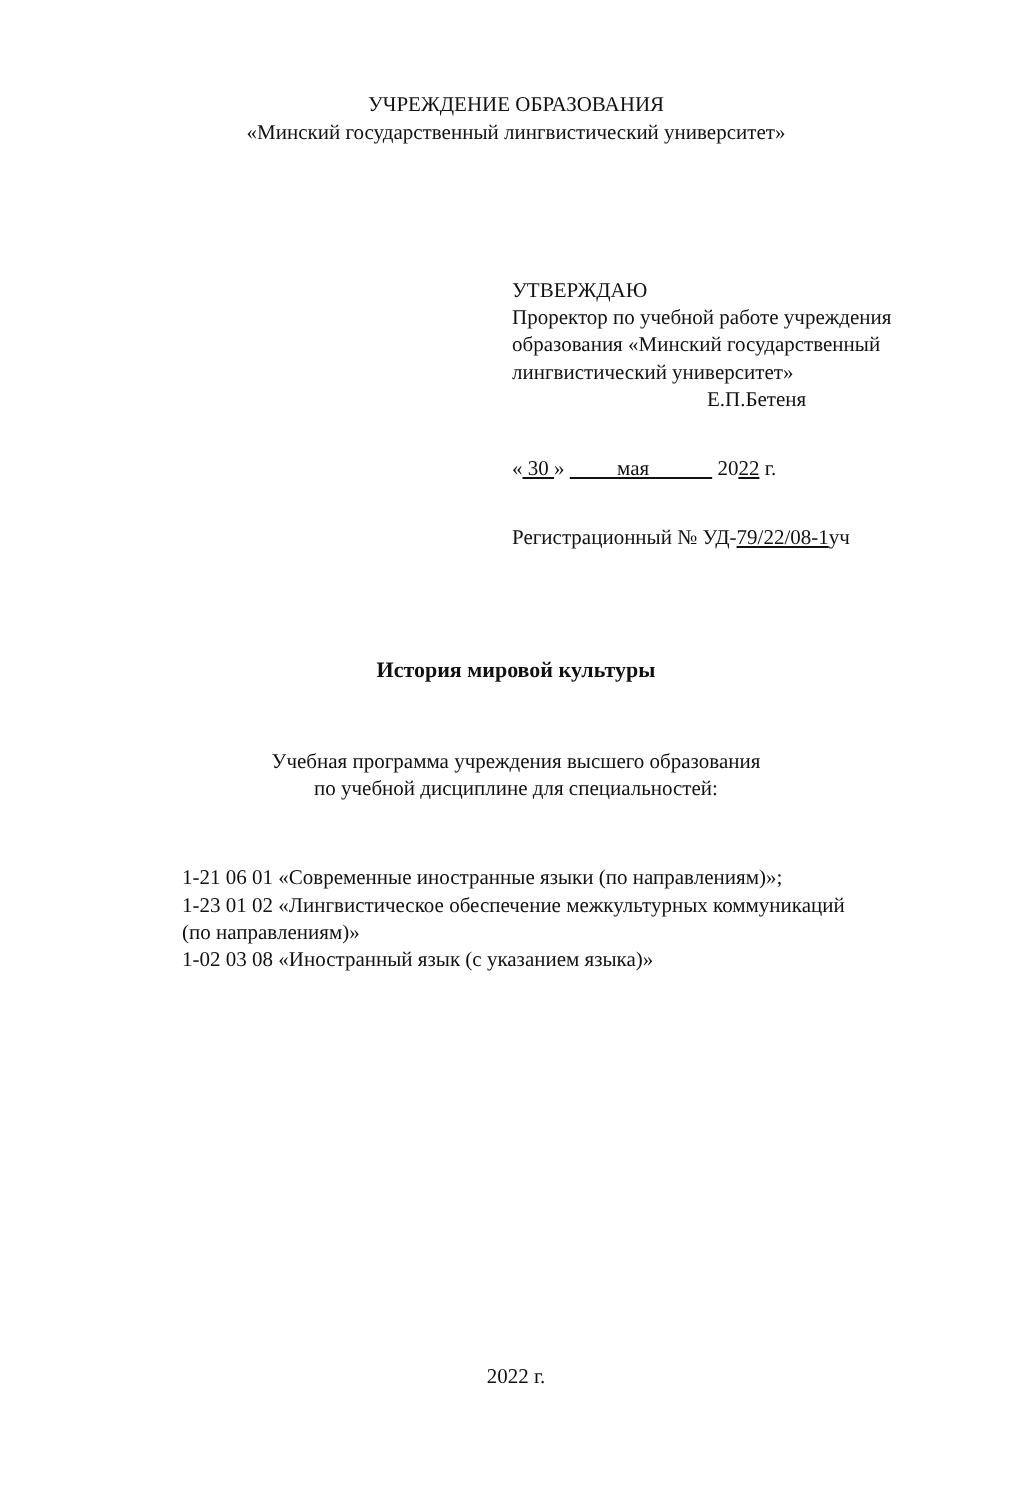УЧРЕЖДЕНИЕ ОБРАЗОВАНИЯ
«Минский государственный лингвистический университет»
УТВЕРЖДАЮ
Проректор по учебной работе учреждения
образования «Минский государственный
лингвистический университет»
Е.П.Бетеня
« 30 » мая 2022 г.
Регистрационный № УД-79/22/08-1уч
История мировой культуры
Учебная программа учреждения высшего образования
по учебной дисциплине для специальностей:
1-21 06 01 «Современные иностранные языки (по направлениям)»;
1-23 01 02 «Лингвистическое обеспечение межкультурных коммуникаций
(по направлениям)»
1-02 03 08 «Иностранный язык (с указанием языка)»
2022 г.